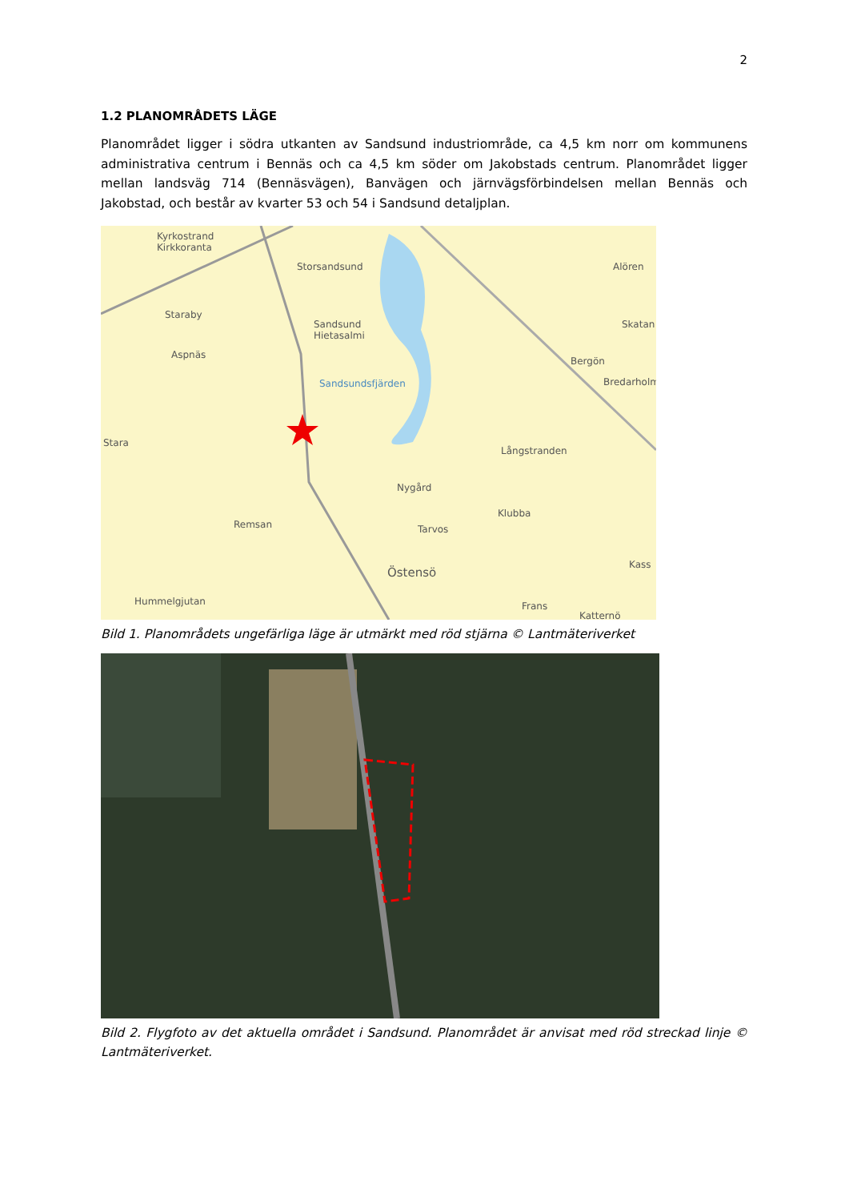2
1.2 PLANOMRÅDETS LÄGE
Planområdet ligger i södra utkanten av Sandsund industriområde, ca 4,5 km norr om kommunens administrativa centrum i Bennäs och ca 4,5 km söder om Jakobstads centrum. Planområdet ligger mellan landsväg 714 (Bennäsvägen), Banvägen och järnvägsförbindelsen mellan Bennäs och Jakobstad, och består av kvarter 53 och 54 i Sandsund detaljplan.
Kyrkostrand
Kirkkoranta
Storsandsund
Staraby
Sandsund
Hietasalmi
Aspnäs
Sandsundsfjärden
Alören
Skatan
Bergön
Bredarholm
Stara
Långstranden
Nygård
Klubba
Remsan Tarvos
Östensö
Kass
Hummelgjutan Frans
Katternö
Bild 1. Planområdets ungefärliga läge är utmärkt med röd stjärna © Lantmäteriverket
Bild 2. Flygfoto av det aktuella området i Sandsund. Planområdet är anvisat med röd streckad linje © Lantmäteriverket.